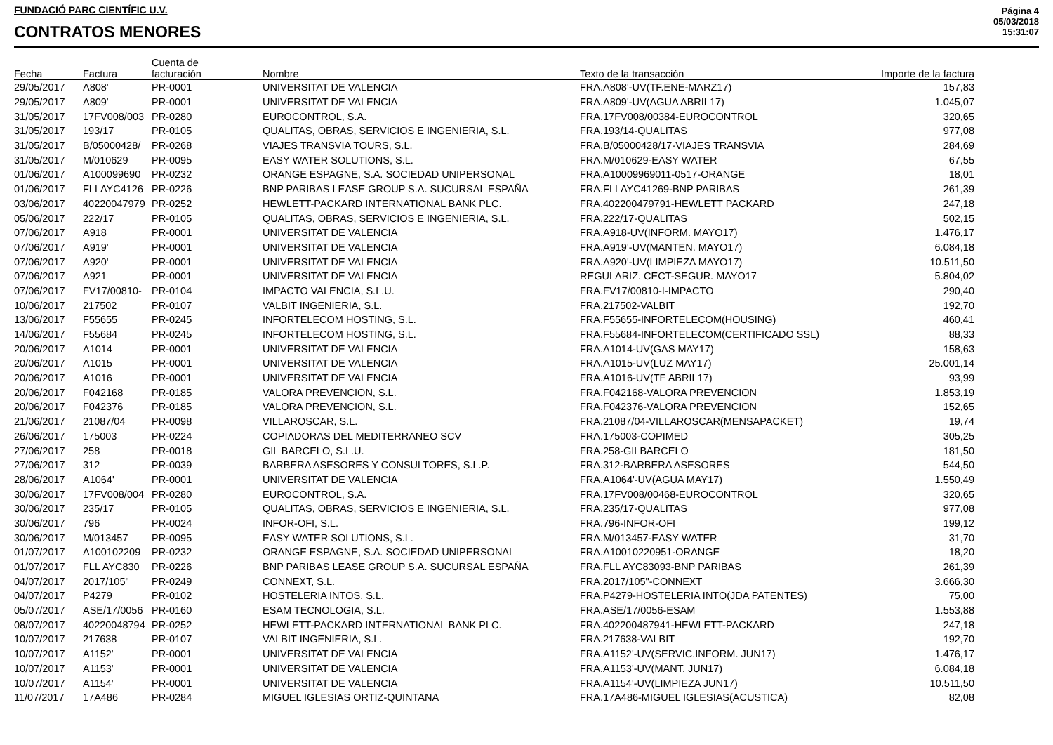FUNDACIÓ PARC CIENTÍFIC U.V.
CONTRATOS MENORES
Página 4
05/03/2018
15:31:07
| Fecha | Factura | Cuenta de facturación | Nombre | Texto de la transacción | Importe de la factura |
| --- | --- | --- | --- | --- | --- |
| 29/05/2017 | A808' | PR-0001 | UNIVERSITAT DE VALENCIA | FRA.A808'-UV(TF.ENE-MARZ17) | 157,83 |
| 29/05/2017 | A809' | PR-0001 | UNIVERSITAT DE VALENCIA | FRA.A809'-UV(AGUA ABRIL17) | 1.045,07 |
| 31/05/2017 | 17FV008/003 | PR-0280 | EUROCONTROL, S.A. | FRA.17FV008/00384-EUROCONTROL | 320,65 |
| 31/05/2017 | 193/17 | PR-0105 | QUALITAS, OBRAS, SERVICIOS E INGENIERIA, S.L. | FRA.193/14-QUALITAS | 977,08 |
| 31/05/2017 | B/05000428/ | PR-0268 | VIAJES TRANSVIA TOURS, S.L. | FRA.B/05000428/17-VIAJES TRANSVIA | 284,69 |
| 31/05/2017 | M/010629 | PR-0095 | EASY WATER SOLUTIONS, S.L. | FRA.M/010629-EASY WATER | 67,55 |
| 01/06/2017 | A100099690 | PR-0232 | ORANGE ESPAGNE, S.A. SOCIEDAD UNIPERSONAL | FRA.A10009969011-0517-ORANGE | 18,01 |
| 01/06/2017 | FLLAYC4126 | PR-0226 | BNP PARIBAS LEASE GROUP S.A. SUCURSAL ESPAÑA | FRA.FLLAYC41269-BNP PARIBAS | 261,39 |
| 03/06/2017 | 40220047979 | PR-0252 | HEWLETT-PACKARD INTERNATIONAL BANK PLC. | FRA.402200479791-HEWLETT PACKARD | 247,18 |
| 05/06/2017 | 222/17 | PR-0105 | QUALITAS, OBRAS, SERVICIOS E INGENIERIA, S.L. | FRA.222/17-QUALITAS | 502,15 |
| 07/06/2017 | A918 | PR-0001 | UNIVERSITAT DE VALENCIA | FRA.A918-UV(INFORM. MAYO17) | 1.476,17 |
| 07/06/2017 | A919' | PR-0001 | UNIVERSITAT DE VALENCIA | FRA.A919'-UV(MANTEN. MAYO17) | 6.084,18 |
| 07/06/2017 | A920' | PR-0001 | UNIVERSITAT DE VALENCIA | FRA.A920'-UV(LIMPIEZA MAYO17) | 10.511,50 |
| 07/06/2017 | A921 | PR-0001 | UNIVERSITAT DE VALENCIA | REGULARIZ. CECT-SEGUR. MAYO17 | 5.804,02 |
| 07/06/2017 | FV17/00810- | PR-0104 | IMPACTO VALENCIA, S.L.U. | FRA.FV17/00810-I-IMPACTO | 290,40 |
| 10/06/2017 | 217502 | PR-0107 | VALBIT INGENIERIA, S.L. | FRA.217502-VALBIT | 192,70 |
| 13/06/2017 | F55655 | PR-0245 | INFORTELECOM HOSTING, S.L. | FRA.F55655-INFORTELECOM(HOUSING) | 460,41 |
| 14/06/2017 | F55684 | PR-0245 | INFORTELECOM HOSTING, S.L. | FRA.F55684-INFORTELECOM(CERTIFICADO SSL) | 88,33 |
| 20/06/2017 | A1014 | PR-0001 | UNIVERSITAT DE VALENCIA | FRA.A1014-UV(GAS MAY17) | 158,63 |
| 20/06/2017 | A1015 | PR-0001 | UNIVERSITAT DE VALENCIA | FRA.A1015-UV(LUZ MAY17) | 25.001,14 |
| 20/06/2017 | A1016 | PR-0001 | UNIVERSITAT DE VALENCIA | FRA.A1016-UV(TF ABRIL17) | 93,99 |
| 20/06/2017 | F042168 | PR-0185 | VALORA PREVENCION, S.L. | FRA.F042168-VALORA PREVENCION | 1.853,19 |
| 20/06/2017 | F042376 | PR-0185 | VALORA PREVENCION, S.L. | FRA.F042376-VALORA PREVENCION | 152,65 |
| 21/06/2017 | 21087/04 | PR-0098 | VILLAROSCAR, S.L. | FRA.21087/04-VILLAROSCAR(MENSAPACKET) | 19,74 |
| 26/06/2017 | 175003 | PR-0224 | COPIADORAS DEL MEDITERRANEO SCV | FRA.175003-COPIMED | 305,25 |
| 27/06/2017 | 258 | PR-0018 | GIL BARCELO, S.L.U. | FRA.258-GILBARCELO | 181,50 |
| 27/06/2017 | 312 | PR-0039 | BARBERA ASESORES Y CONSULTORES, S.L.P. | FRA.312-BARBERA ASESORES | 544,50 |
| 28/06/2017 | A1064' | PR-0001 | UNIVERSITAT DE VALENCIA | FRA.A1064'-UV(AGUA MAY17) | 1.550,49 |
| 30/06/2017 | 17FV008/004 | PR-0280 | EUROCONTROL, S.A. | FRA.17FV008/00468-EUROCONTROL | 320,65 |
| 30/06/2017 | 235/17 | PR-0105 | QUALITAS, OBRAS, SERVICIOS E INGENIERIA, S.L. | FRA.235/17-QUALITAS | 977,08 |
| 30/06/2017 | 796 | PR-0024 | INFOR-OFI, S.L. | FRA.796-INFOR-OFI | 199,12 |
| 30/06/2017 | M/013457 | PR-0095 | EASY WATER SOLUTIONS, S.L. | FRA.M/013457-EASY WATER | 31,70 |
| 01/07/2017 | A100102209 | PR-0232 | ORANGE ESPAGNE, S.A. SOCIEDAD UNIPERSONAL | FRA.A10010220951-ORANGE | 18,20 |
| 01/07/2017 | FLL AYC830 | PR-0226 | BNP PARIBAS LEASE GROUP S.A. SUCURSAL ESPAÑA | FRA.FLL AYC83093-BNP PARIBAS | 261,39 |
| 04/07/2017 | 2017/105" | PR-0249 | CONNEXT, S.L. | FRA.2017/105"-CONNEXT | 3.666,30 |
| 04/07/2017 | P4279 | PR-0102 | HOSTELERIA INTOS, S.L. | FRA.P4279-HOSTELERIA INTO(JDA PATENTES) | 75,00 |
| 05/07/2017 | ASE/17/0056 | PR-0160 | ESAM TECNOLOGIA, S.L. | FRA.ASE/17/0056-ESAM | 1.553,88 |
| 08/07/2017 | 40220048794 | PR-0252 | HEWLETT-PACKARD INTERNATIONAL BANK PLC. | FRA.402200487941-HEWLETT-PACKARD | 247,18 |
| 10/07/2017 | 217638 | PR-0107 | VALBIT INGENIERIA, S.L. | FRA.217638-VALBIT | 192,70 |
| 10/07/2017 | A1152' | PR-0001 | UNIVERSITAT DE VALENCIA | FRA.A1152'-UV(SERVIC.INFORM. JUN17) | 1.476,17 |
| 10/07/2017 | A1153' | PR-0001 | UNIVERSITAT DE VALENCIA | FRA.A1153'-UV(MANT. JUN17) | 6.084,18 |
| 10/07/2017 | A1154' | PR-0001 | UNIVERSITAT DE VALENCIA | FRA.A1154'-UV(LIMPIEZA JUN17) | 10.511,50 |
| 11/07/2017 | 17A486 | PR-0284 | MIGUEL IGLESIAS ORTIZ-QUINTANA | FRA.17A486-MIGUEL IGLESIAS(ACUSTICA) | 82,08 |